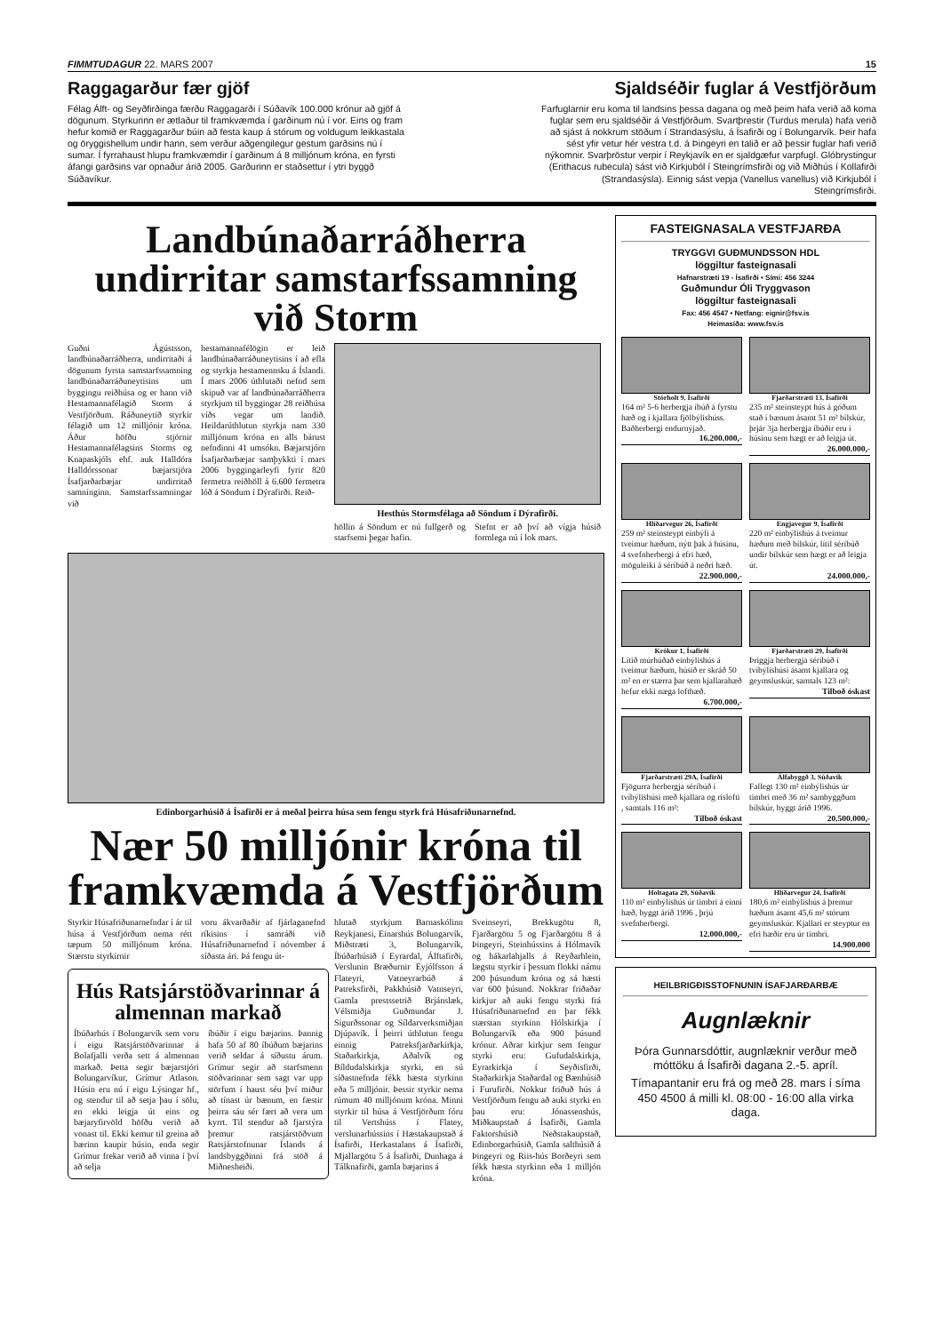FIMMTUDAGUR 22. MARS 2007 15
Raggagarður fær gjöf
Félag Álft- og Seyðfirðinga færðu Raggagarði í Súðavík 100.000 krónur að gjöf á dögunum. Styrkurinn er ætlaður til framkvæmda í garðinum nú í vor. Eins og fram hefur komið er Raggagarður búin að festa kaup á stórum og voldugum leikkastala og öryggishellum undir hann, sem verður aðgengilegur gestum garðsins nú í sumar. Í fyrrahaust hlupu framkvæmdir í garðinum á 8 milljónum króna, en fyrsti áfangi garðsins var opnaður árið 2005. Garðurinn er staðsettur í ytri byggð Súðavíkur.
Sjaldséðir fuglar á Vestfjörðum
Farfuglarnir eru koma til landsins þessa dagana og með þeim hafa verið að koma fuglar sem eru sjaldséðir á Vestfjörðum. Svartþrestir (Turdus merula) hafa verið að sjást á nokkrum stöðum í Strandasýslu, á Ísafirði og í Bolungarvík. Þeir hafa sést yfir vetur hér vestra t.d. á Þingeyri en talið er að þessir fuglar hafi verið nýkomnir. Svarþröstur verpir í Reykjavík en er sjaldgæfur varpfugl. Glóbrystingur (Erithacus rubecula) sást við Kirkjuból í Steingrímsfirði og við Miðhús í Kollafirði (Strandasýsla). Einnig sást vepja (Vanellus vanellus) við Kirkjuból í Steingrímsfirði.
Landbúnaðarráðherra undirritar samstarfssamning við Storm
Guðni Ágústsson, landbúnaðarráðherra, undirritaði á dögunum fyrsta samstarfssamning landbúnaðarráðuneytisins um byggingu reiðhúsa og er hann við Hestamannafélagið Storm á Vestfjörðum. Ráðuneytið styrkir félagið um 12 milljónir króna. Áður höfðu stjórnir Hestamannafélagsins Storms og Knapaskjóls ehf. auk Halldóra Halldórssonar bæjarstjóra Ísafjarðarbæjar undirritað samninginn. Samstarfssamningar við
hestamannafélögin er leið landbúnaðarráðuneytisins í að efla og styrkja hestamennsku á Íslandi. Í mars 2006 úthlutaði nefnd sem skipuð var af landbúnaðarráðherra styrkjum til byggingar 28 reiðhúsa víðs vegar um landið. Heildarúthlutun styrkja nam 330 milljónum króna en alls bárust nefndinni 41 umsókn. Bæjarstjórn Ísafjarðarbæjar samþykkti í mars 2006 byggingarleyfi fyrir 820 fermetra reiðhöll á 6.600 fermetra lóð á Söndum í Dýrafirði. Reið-
Hesthús Stormsfélaga að Söndum í Dýrafirði.
höllin á Söndum er nú fullgerð og starfsemi þegar hafin.
Stefnt er að því að vígja húsið formlega nú í lok mars.
Edinborgarhúsið á Ísafirði er á meðal þeirra húsa sem fengu styrk frá Húsafriðunarnefnd.
Nær 50 milljónir króna til framkvæmda á Vestfjörðum
Styrkir Húsafriðunarnefndar í ár til húsa á Vestfjörðum nema rétt tæpum 50 milljónum króna. Stærstu styrkirnir
voru ákvarðaðir af fjárlaganefnd ríkisins í samráði við Húsafriðunarnefnd í nóvember á síðasta ári. Þá fengu út-
Hús Ratsjárstöðvarinnar á almennan markað
Íbúðarhús í Bolungarvík sem voru í eigu Ratsjárstöðvarinnar á Bolafjalli verða sett á almennan markað. Þetta segir bæjarstjóri Bolungarvíkur, Grímur Atlason. Húsin eru nú í eigu Lýsingar hf., og stendur til að setja þau í sölu, en ekki leigja út eins og bæjaryfirvöld höfðu verið að vonast til. Ekki kemur til greina að bærinn kaupir húsin, enda segir Grímur frekar verið að vinna í því að selja
íbúðir í eigu bæjarins. Þannig hafa 50 af 80 íbúðum bæjarins verið seldar á síðustu árum. Grímur segir að starfsmenn stöðvarinnar sem sagt var upp störfum í haust séu því miður að tínast úr bænum, en fæstir þeirra sáu sér fært að vera um kyrrt. Til stendur að fjarstýra þremur ratsjárstöðvum Ratsjárstofnunar Íslands á landsbyggðinni frá stöð á Miðnesheiði.
hlutað styrkjum Barnaskólinn Reykjanesi, Einarshús Bolungarvík, Miðstræti 3, Bolungarvík, Íbúðarhúsið í Eyrardal, Álftafirði, Verslunin Bræðurnir Eyjólfsson á Flateyri, Vatneyrarbúð á Patreksfirði, Pakkhúsið Vatnseyri, Gamla prestssetrið Brjánslæk, Vélsmiðja Guðmundar J. Sigurðssonar og Síldarverksmiðjan Djúpavík. Í þeirri úthlutun fengu einnig Patreksfjarðarkirkja, Staðarkirkja, Aðalvík og Bíldudalskirkja styrki, en sú síðastnefnda fékk hæsta styrkinn eða 5 milljónir. Þessir styrkir nema rúmum 40 milljónum króna. Minni styrkir til húsa á Vestfjörðum fóru til Vertshúss í Flatey, verslunarhússins í Hæstakaupstað á Ísafirði, Herkastalans á Ísafirði, Mjallargötu 5 á Ísafirði, Dunhaga á Tálknafirði, gamla bæjarins á
Sveinseyri, Brekkugötu 8, Fjarðargötu 5 og Fjarðargötu 8 á Þingeyri, Steinhússins á Hólmavík og hákarlahjalls á Reyðarhlein, lægstu styrkir í þessum flokki námu 200 þúsundum króna og sá hæsti var 600 þúsund. Nokkrar friðaðar kirkjur að auki fengu styrki frá Húsafriðunarnefnd en þar fékk stærstan styrkinn Hólskirkja í Bolungarvík eða 900 þúsund krónur. Aðrar kirkjur sem fengur styrki eru: Gufudalskirkja, Eyrarkirkja í Seyðisfirði, Staðarkirkja Staðardal og Bænhúsið í Furufirði. Nokkur friðuð hús á Vestfjörðum fengu að auki styrki en þau eru: Jónassenshús, Miðkaupstað á Ísafirði, Gamla Faktorshúsið Neðstakaupstað, Edinborgarhúsið, Gamla salthúsið á Þingeyri og Riis-hús Borðeyri sem fékk hæsta styrkinn eða 1 milljón króna.
FASTEIGNASALA VESTFJARÐA
TRYGGVI GUÐMUNDSSON HDL
löggiltur fasteignasali
Hafnarstræti 19 - Ísafirði • Sími: 456 3244
Guðmundur Óli Tryggvason
löggiltur fasteignasali
Fax: 456 4547 • Netfang: eignir@fsv.is
Heimasíða: www.fsv.is
Stórholt 9, Ísafirði
164 m² 5-6 herbergja íbúð á fyrstu hæð og í kjallara fjölbýlishúss. Baðherbergi endurnýjað.
16.200.000,-
Fjarðarstræti 13, Ísafirði
235 m² steinsteypt hús á góðum stað í bænum ásamt 51 m² bílskúr, þrjár 3ja herbergja íbúðir eru í húsinu sem hægt er að leigja út.
26.000.000,-
Hlíðarvegur 26, Ísafirði
259 m² steinsteypt einbýli á tveimur hæðum, nýtt þak á húsinu, 4 svefnherbergi á efri hæð, möguleiki á séríbúð á neðri hæð.
22.900.000,-
Engjavegur 9, Ísafirði
220 m² einbýlishús á tveimur hæðum með bílskúr, lítil séríbúð undir bílskúr sem hægt er að leigja út.
24.000.000,-
Krókur 1, Ísafirði
Lítið múrhúðað einbýlishús á tveimur hæðum, húsið er skráð 50 m² en er stærra þar sem kjallarahæð hefur ekki næga lofthæð.
6.700.000,-
Fjarðarstræti 29, Ísafirði
Þriggja herbergja séríbúð í tvíbýlishúsi ásamt kjallara og geymsluskúr, samtals 123 m²:
Tilboð óskast
Fjarðarstræti 29A, Ísafirði
Fjögurra herbergja séríbúð í tvíbýlishúsi með kjallara og rislofti , samtals 116 m²:
Tilboð óskast
Álfabyggð 3, Súðavík
Fallegt 130 m² einbýlishús úr timbri með 36 m² sambyggðum bílskúr, byggt árið 1996.
20.500.000,-
Holtagata 29, Súðavík
110 m² einbýlishús úr timbri á einni hæð, byggt árið 1996 , þrjú svefnherbergi.
12.000.000,-
Hlíðarvegur 24, Ísafirði
180,6 m² einbýlishús á þremur hæðum ásamt 45,6 m² stórum geymsluskúr. Kjallari er steyptur en efri hæðir eru úr timbri.
14.900.000
HEILBRIGÐISSTOFNUNIN ÍSAFJARÐARBÆ
Augnlæknir
Þóra Gunnarsdóttir, augnlæknir verður með móttöku á Ísafirði dagana 2.-5. apríl.
Tímapantanir eru frá og með 28. mars í síma 450 4500 á milli kl. 08:00 - 16:00 alla virka daga.